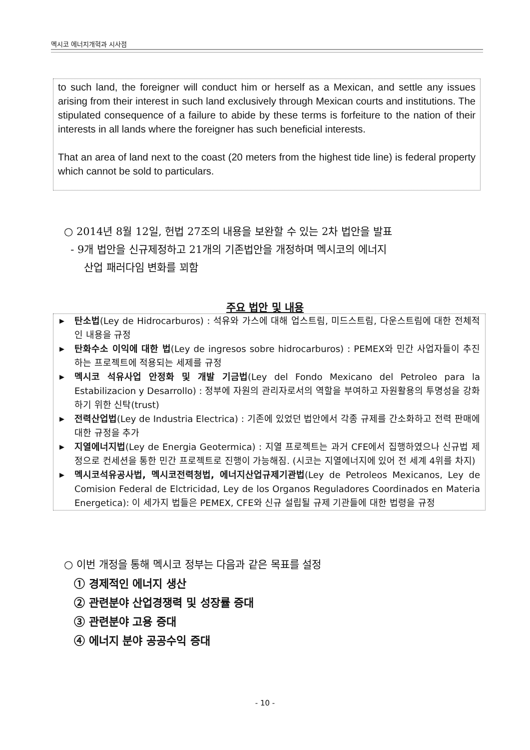멕시코 에너지개혁과 시사점
to such land, the foreigner will conduct him or herself as a Mexican, and settle any issues arising from their interest in such land exclusively through Mexican courts and institutions. The stipulated consequence of a failure to abide by these terms is forfeiture to the nation of their interests in all lands where the foreigner has such beneficial interests.
That an area of land next to the coast (20 meters from the highest tide line) is federal property which cannot be sold to particulars.
○ 2014년 8월 12일, 헌법 27조의 내용을 보완할 수 있는 2차 법안을 발표
- 9개 법안을 신규제정하고 21개의 기존법안을 개정하며 멕시코의 에너지
산업 패러다임 변화를 꾀함
주요 법안 및 내용
▶ 탄소법(Ley de Hidrocarburos) : 석유와 가스에 대해 업스트림, 미드스트림, 다운스트림에 대한 전체적인 내용을 규정
▶ 탄화수소 이익에 대한 법(Ley de ingresos sobre hidrocarburos) : PEMEX와 민간 사업자들이 추진하는 프로젝트에 적용되는 세제를 규정
▶ 멕시코 석유사업 안정화 및 개발 기금법(Ley del Fondo Mexicano del Petroleo para la Estabilizacion y Desarrollo) : 정부에 자원의 관리자로서의 역할을 부여하고 자원활용의 투명성을 강화하기 위한 신탁(trust)
▶ 전력산업법(Ley de Industria Electrica) : 기존에 있었던 법안에서 각종 규제를 간소화하고 전력 판매에 대한 규정을 추가
▶ 지열에너지법(Ley de Energia Geotermica) : 지열 프로젝트는 과거 CFE에서 집행하였으나 신규법 제정으로 컨세션을 통한 민간 프로젝트로 진행이 가능해짐. (시코는 지열에너지에 있어 전 세계 4위를 차지)
▶ 멕시코석유공사법, 멕시코전력청법, 에너지산업규제기관법(Ley de Petroleos Mexicanos, Ley de Comision Federal de Elctricidad, Ley de los Organos Reguladores Coordinados en Materia Energetica): 이 세가지 법들은 PEMEX, CFE와 신규 설립될 규제 기관들에 대한 법령을 규정
○ 이번 개정을 통해 멕시코 정부는 다음과 같은 목표를 설정
① 경제적인 에너지 생산
② 관련분야 산업경쟁력 및 성장률 증대
③ 관련분야 고용 증대
④ 에너지 분야 공공수익 증대
- 10 -